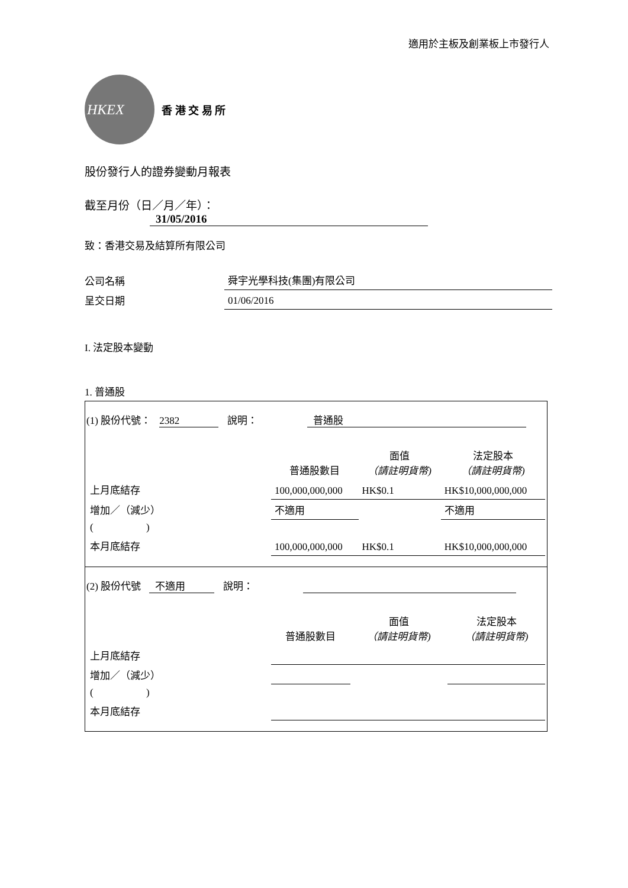適用於主板及創業板上市發行人
HKEX
香 港 交 易 所
股份發行人的證券變動月報表
截至月份（日／月／年）： 31/05/2016
致：香港交易及結算所有限公司
| 公司名稱 | 舜宇光學科技(集團)有限公司 |
| 呈交日期 | 01/06/2016 |
I. 法定股本變動
1. 普通股
(1) 股份代號： 2382 說明： 普通股
| | 普通股數目 | 面值 （請註明貨幣) | 法定股本 （請註明貨幣) |
| 上月底結存 | 100,000,000,000 | HK$0.1 | HK$10,000,000,000 |
| 增加／（減少） | 不適用 | | 不適用 |
| ( ) | | | |
| 本月底結存 | 100,000,000,000 | HK$0.1 | HK$10,000,000,000 |
(2) 股份代號 不適用 說明：
| | 普通股數目 | 面值 （請註明貨幣) | 法定股本 （請註明貨幣) |
| 上月底結存 | | | |
| 增加／（減少） | | | |
| ( ) | | | |
| 本月底結存 | | | |